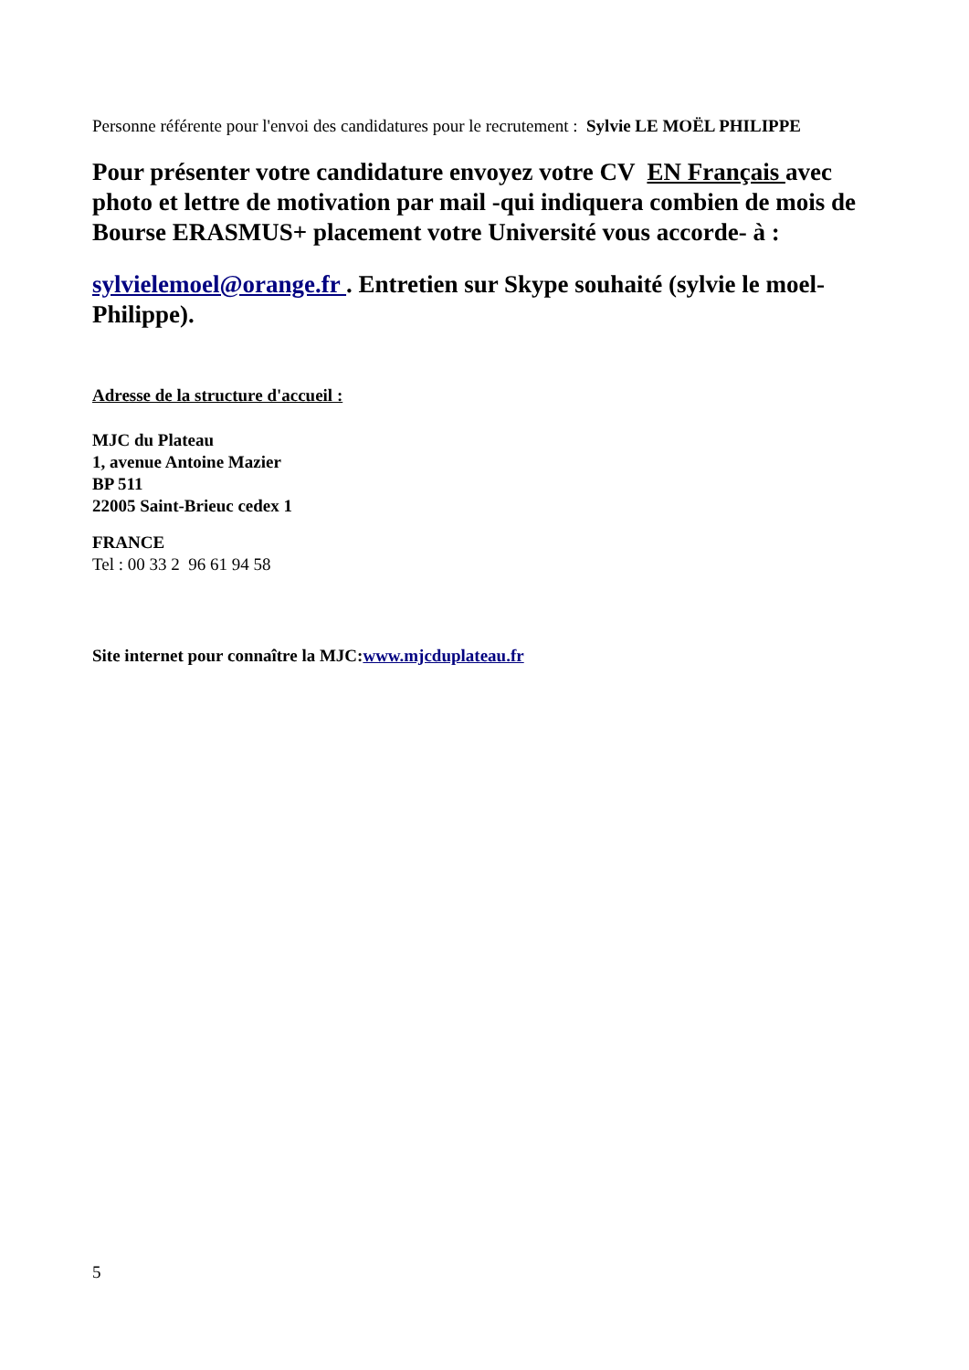Personne référente pour l'envoi des candidatures pour le recrutement : Sylvie LE MOËL PHILIPPE
Pour présenter votre candidature envoyez votre CV EN Français avec photo et lettre de motivation par mail -qui indiquera combien de mois de Bourse ERASMUS+ placement votre Université vous accorde- à :
sylvielemoel@orange.fr . Entretien sur Skype souhaité (sylvie le moel-Philippe).
Adresse de la structure d'accueil :
MJC du Plateau
1, avenue Antoine Mazier
BP 511
22005 Saint-Brieuc cedex 1
FRANCE
Tel : 00 33 2 96 61 94 58
Site internet pour connaître la MJC:www.mjcduplateau.fr
5